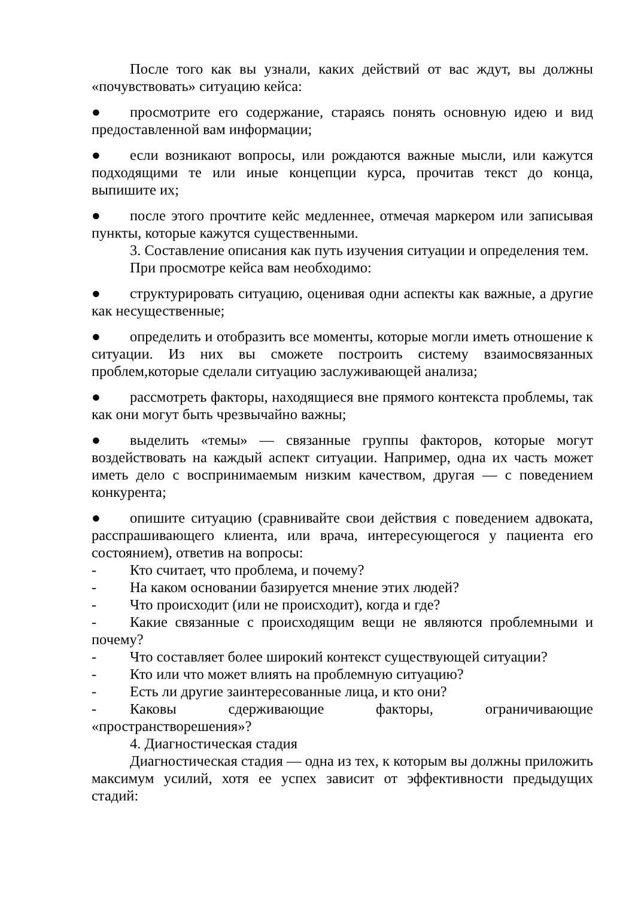После того как вы узнали, каких действий от вас ждут, вы должны «почувствовать» ситуацию кейса:
● просмотрите его содержание, стараясь понять основную идею и вид предоставленной вам информации;
● если возникают вопросы, или рождаются важные мысли, или кажутся подходящими те или иные концепции курса, прочитав текст до конца, выпишите их;
● после этого прочтите кейс медленнее, отмечая маркером или записывая пункты, которые кажутся существенными.
3. Составление описания как путь изучения ситуации и определения тем.
При просмотре кейса вам необходимо:
● структурировать ситуацию, оценивая одни аспекты как важные, а другие как несущественные;
● определить и отобразить все моменты, которые могли иметь отношение к ситуации. Из них вы сможете построить систему взаимосвязанных проблем,которые сделали ситуацию заслуживающей анализа;
● рассмотреть факторы, находящиеся вне прямого контекста проблемы, так как они могут быть чрезвычайно важны;
● выделить «темы» — связанные группы факторов, которые могут воздействовать на каждый аспект ситуации. Например, одна их часть может иметь дело с воспринимаемым низким качеством, другая — с поведением конкурента;
● опишите ситуацию (сравнивайте свои действия с поведением адвоката, расспрашивающего клиента, или врача, интересующегося у пациента его состоянием), ответив на вопросы:
- Кто считает, что проблема, и почему?
- На каком основании базируется мнение этих людей?
- Что происходит (или не происходит), когда и где?
- Какие связанные с происходящим вещи не являются проблемными и почему?
- Что составляет более широкий контекст существующей ситуации?
- Кто или что может влиять на проблемную ситуацию?
- Есть ли другие заинтересованные лица, и кто они?
- Каковы сдерживающие факторы, ограничивающие «пространстворешения»?
4. Диагностическая стадия
Диагностическая стадия — одна из тех, к которым вы должны приложить максимум усилий, хотя ее успех зависит от эффективности предыдущих стадий: